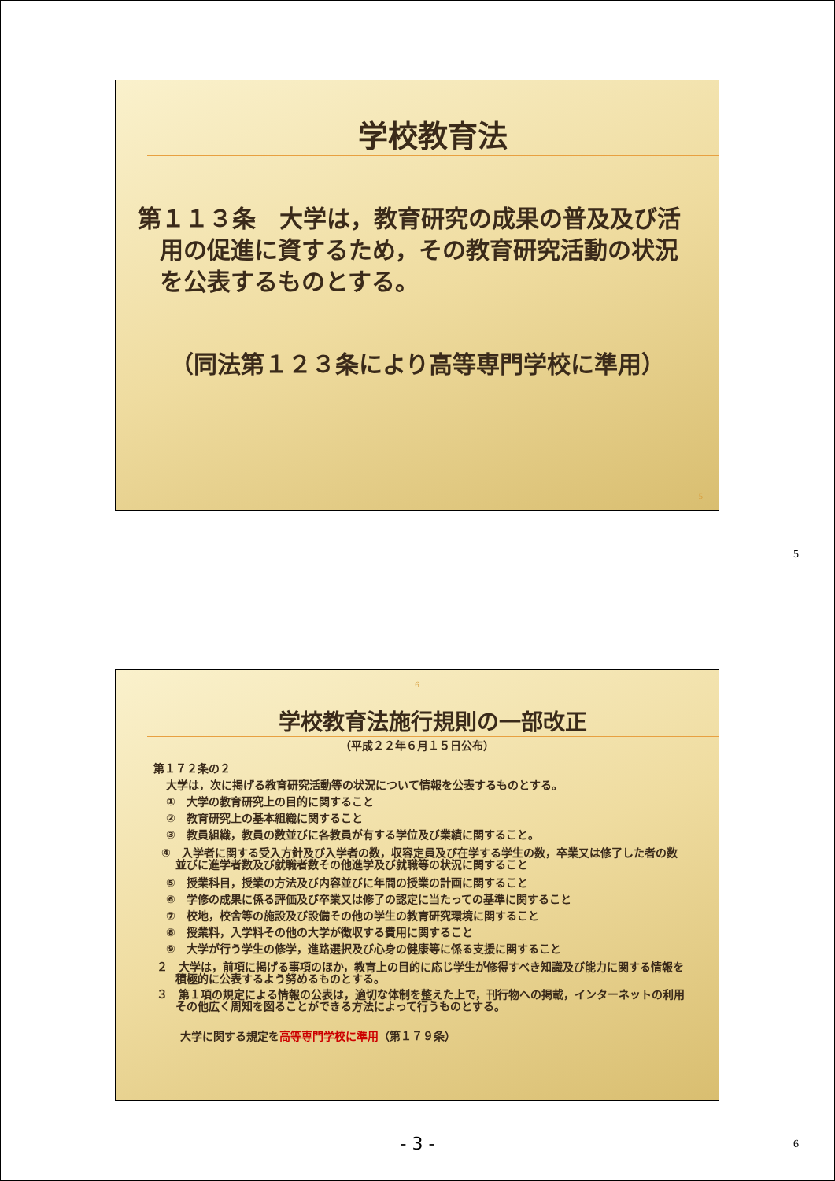学校教育法
第１１３条　大学は，教育研究の成果の普及及び活用の促進に資するため，その教育研究活動の状況を公表するものとする。
（同法第１２３条により高等専門学校に準用）
5
5
6
学校教育法施行規則の一部改正
（平成２２年６月１５日公布）
第１７２条の２
大学は，次に掲げる教育研究活動等の状況について情報を公表するものとする。
①　大学の教育研究上の目的に関すること
②　教育研究上の基本組織に関すること
③　教員組織，教員の数並びに各教員が有する学位及び業績に関すること。
④　入学者に関する受入方針及び入学者の数，収容定員及び在学する学生の数，卒業又は修了した者の数並びに進学者数及び就職者数その他進学及び就職等の状況に関すること
⑤　授業科目，授業の方法及び内容並びに年間の授業の計画に関すること
⑥　学修の成果に係る評価及び卒業又は修了の認定に当たっての基準に関すること
⑦　校地，校舎等の施設及び設備その他の学生の教育研究環境に関すること
⑧　授業料，入学料その他の大学が徴収する費用に関すること
⑨　大学が行う学生の修学，進路選択及び心身の健康等に係る支援に関すること
２　大学は，前項に掲げる事項のほか，教育上の目的に応じ学生が修得すべき知識及び能力に関する情報を積極的に公表するよう努めるものとする。
３　第１項の規定による情報の公表は，適切な体制を整えた上で，刊行物への掲載，インターネットの利用その他広く周知を図ることができる方法によって行うものとする。
大学に関する規定を高等専門学校に準用（第１７９条）
- 3 - 6